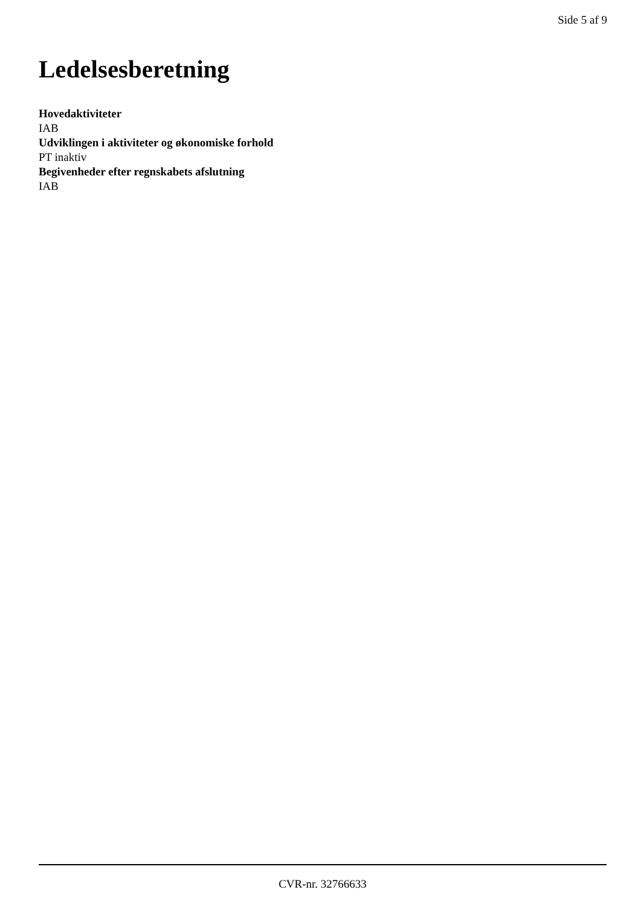Side 5 af 9
Ledelsesberetning
Hovedaktiviteter
IAB
Udviklingen i aktiviteter og økonomiske forhold
PT inaktiv
Begivenheder efter regnskabets afslutning
IAB
CVR-nr. 32766633